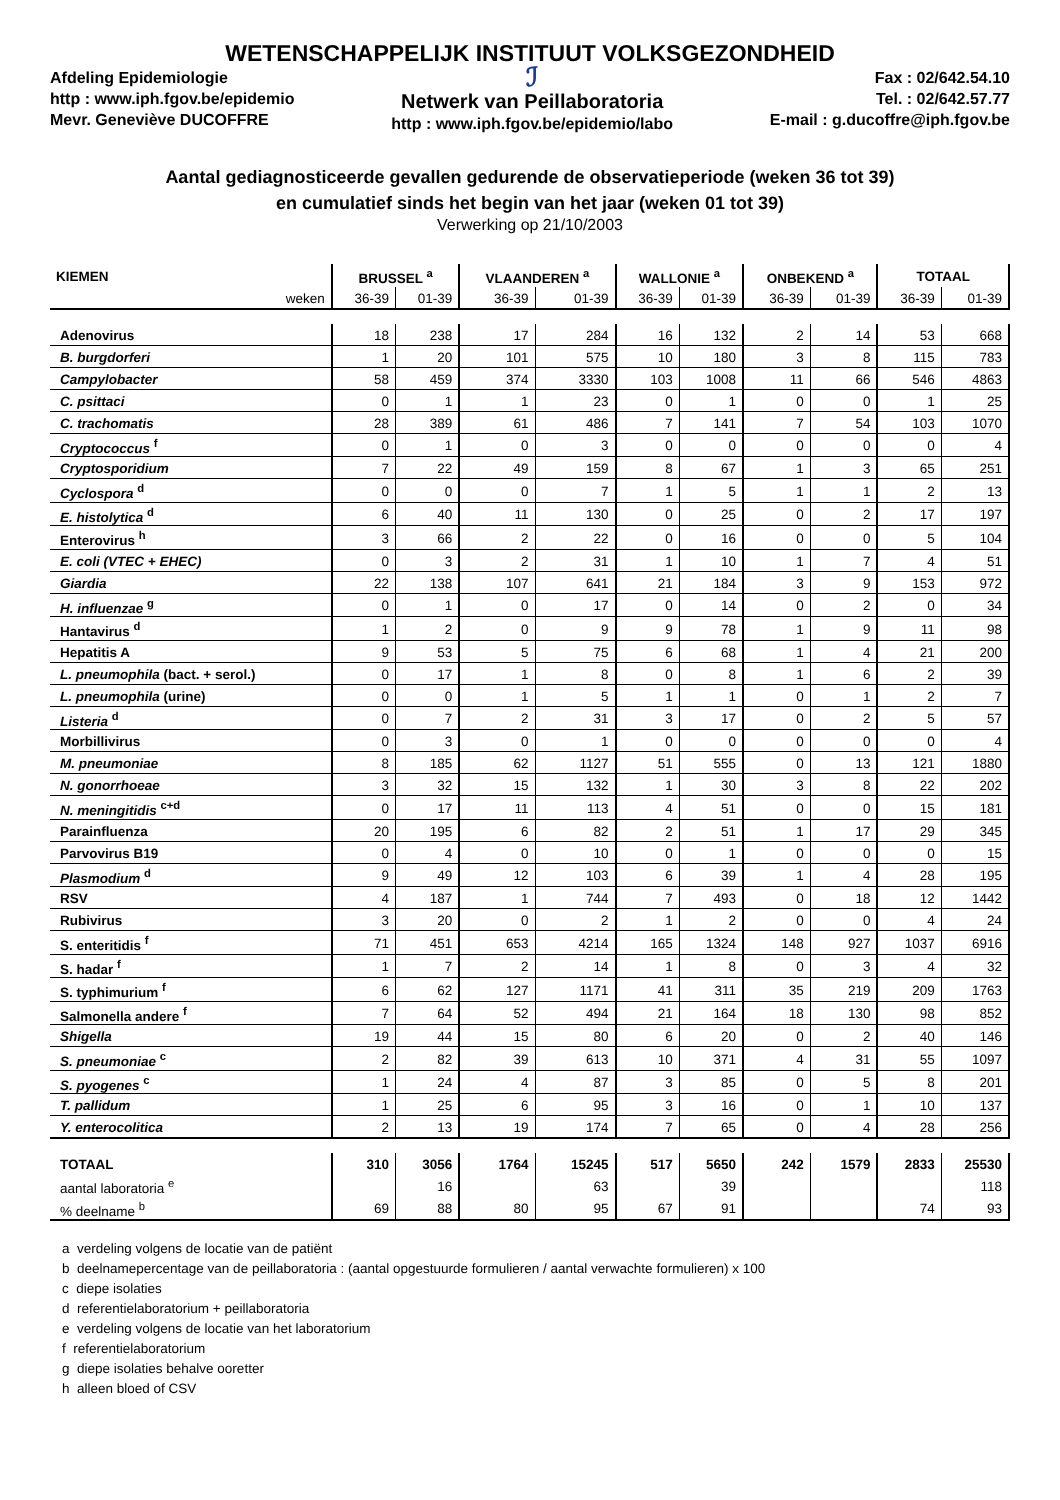WETENSCHAPPELIJK INSTITUUT VOLKSGEZONDHEID
Afdeling Epidemiologie
http : www.iph.fgov.be/epidemio
Mevr. Geneviève DUCOFFRE
ℐ
Netwerk van Peillaboratoria
http : www.iph.fgov.be/epidemio/labo
Fax : 02/642.54.10
Tel. : 02/642.57.77
E-mail : g.ducoffre@iph.fgov.be
Aantal gediagnosticeerde gevallen gedurende de observatieperiode (weken 36 tot 39)
en cumulatief sinds het begin van het jaar (weken 01 tot 39)
Verwerking op 21/10/2003
| KIEMEN | BRUSSEL <sup>a</sup> | | VLAANDEREN <sup>a</sup> | | WALLONIE <sup>a</sup> | | ONBEKEND <sup>a</sup> | | TOTAAL | |
| --- | --- | --- | --- | --- | --- | --- | --- | --- | --- | --- |
| weken | 36-39 | 01-39 | 36-39 | 01-39 | 36-39 | 01-39 | 36-39 | 01-39 | 36-39 | 01-39 |
| Adenovirus | 18 | 238 | 17 | 284 | 16 | 132 | 2 | 14 | 53 | 668 |
| B. burgdorferi | 1 | 20 | 101 | 575 | 10 | 180 | 3 | 8 | 115 | 783 |
| Campylobacter | 58 | 459 | 374 | 3330 | 103 | 1008 | 11 | 66 | 546 | 4863 |
| C. psittaci | 0 | 1 | 1 | 23 | 0 | 1 | 0 | 0 | 1 | 25 |
| C. trachomatis | 28 | 389 | 61 | 486 | 7 | 141 | 7 | 54 | 103 | 1070 |
| Cryptococcus <sup>f</sup> | 0 | 1 | 0 | 3 | 0 | 0 | 0 | 0 | 0 | 4 |
| Cryptosporidium | 7 | 22 | 49 | 159 | 8 | 67 | 1 | 3 | 65 | 251 |
| Cyclospora <sup>d</sup> | 0 | 0 | 0 | 7 | 1 | 5 | 1 | 1 | 2 | 13 |
| E. histolytica <sup>d</sup> | 6 | 40 | 11 | 130 | 0 | 25 | 0 | 2 | 17 | 197 |
| Enterovirus <sup>h</sup> | 3 | 66 | 2 | 22 | 0 | 16 | 0 | 0 | 5 | 104 |
| E. coli (VTEC + EHEC) | 0 | 3 | 2 | 31 | 1 | 10 | 1 | 7 | 4 | 51 |
| Giardia | 22 | 138 | 107 | 641 | 21 | 184 | 3 | 9 | 153 | 972 |
| H. influenzae <sup>g</sup> | 0 | 1 | 0 | 17 | 0 | 14 | 0 | 2 | 0 | 34 |
| Hantavirus <sup>d</sup> | 1 | 2 | 0 | 9 | 9 | 78 | 1 | 9 | 11 | 98 |
| Hepatitis A | 9 | 53 | 5 | 75 | 6 | 68 | 1 | 4 | 21 | 200 |
| L. pneumophila (bact. + serol.) | 0 | 17 | 1 | 8 | 0 | 8 | 1 | 6 | 2 | 39 |
| L. pneumophila (urine) | 0 | 0 | 1 | 5 | 1 | 1 | 0 | 1 | 2 | 7 |
| Listeria <sup>d</sup> | 0 | 7 | 2 | 31 | 3 | 17 | 0 | 2 | 5 | 57 |
| Morbillivirus | 0 | 3 | 0 | 1 | 0 | 0 | 0 | 0 | 0 | 4 |
| M. pneumoniae | 8 | 185 | 62 | 1127 | 51 | 555 | 0 | 13 | 121 | 1880 |
| N. gonorrhoeae | 3 | 32 | 15 | 132 | 1 | 30 | 3 | 8 | 22 | 202 |
| N. meningitidis <sup>c+d</sup> | 0 | 17 | 11 | 113 | 4 | 51 | 0 | 0 | 15 | 181 |
| Parainfluenza | 20 | 195 | 6 | 82 | 2 | 51 | 1 | 17 | 29 | 345 |
| Parvovirus B19 | 0 | 4 | 0 | 10 | 0 | 1 | 0 | 0 | 0 | 15 |
| Plasmodium <sup>d</sup> | 9 | 49 | 12 | 103 | 6 | 39 | 1 | 4 | 28 | 195 |
| RSV | 4 | 187 | 1 | 744 | 7 | 493 | 0 | 18 | 12 | 1442 |
| Rubivirus | 3 | 20 | 0 | 2 | 1 | 2 | 0 | 0 | 4 | 24 |
| S. enteritidis <sup>f</sup> | 71 | 451 | 653 | 4214 | 165 | 1324 | 148 | 927 | 1037 | 6916 |
| S. hadar <sup>f</sup> | 1 | 7 | 2 | 14 | 1 | 8 | 0 | 3 | 4 | 32 |
| S. typhimurium <sup>f</sup> | 6 | 62 | 127 | 1171 | 41 | 311 | 35 | 219 | 209 | 1763 |
| Salmonella andere <sup>f</sup> | 7 | 64 | 52 | 494 | 21 | 164 | 18 | 130 | 98 | 852 |
| Shigella | 19 | 44 | 15 | 80 | 6 | 20 | 0 | 2 | 40 | 146 |
| S. pneumoniae <sup>c</sup> | 2 | 82 | 39 | 613 | 10 | 371 | 4 | 31 | 55 | 1097 |
| S. pyogenes <sup>c</sup> | 1 | 24 | 4 | 87 | 3 | 85 | 0 | 5 | 8 | 201 |
| T. pallidum | 1 | 25 | 6 | 95 | 3 | 16 | 0 | 1 | 10 | 137 |
| Y. enterocolitica | 2 | 13 | 19 | 174 | 7 | 65 | 0 | 4 | 28 | 256 |
| TOTAAL | 310 | 3056 | 1764 | 15245 | 517 | 5650 | 242 | 1579 | 2833 | 25530 |
| aantal laboratoria <sup>e</sup> | | 16 | | 63 | | 39 | | | | 118 |
| % deelname <sup>b</sup> | 69 | 88 | 80 | 95 | 67 | 91 | | | 74 | 93 |
a verdeling volgens de locatie van de patiënt
b deelnamepercentage van de peillaboratoria : (aantal opgestuurde formulieren / aantal verwachte formulieren) x 100
c diepe isolaties
d referentielaboratorium + peillaboratoria
e verdeling volgens de locatie van het laboratorium
f referentielaboratorium
g diepe isolaties behalve ooretter
h alleen bloed of CSV